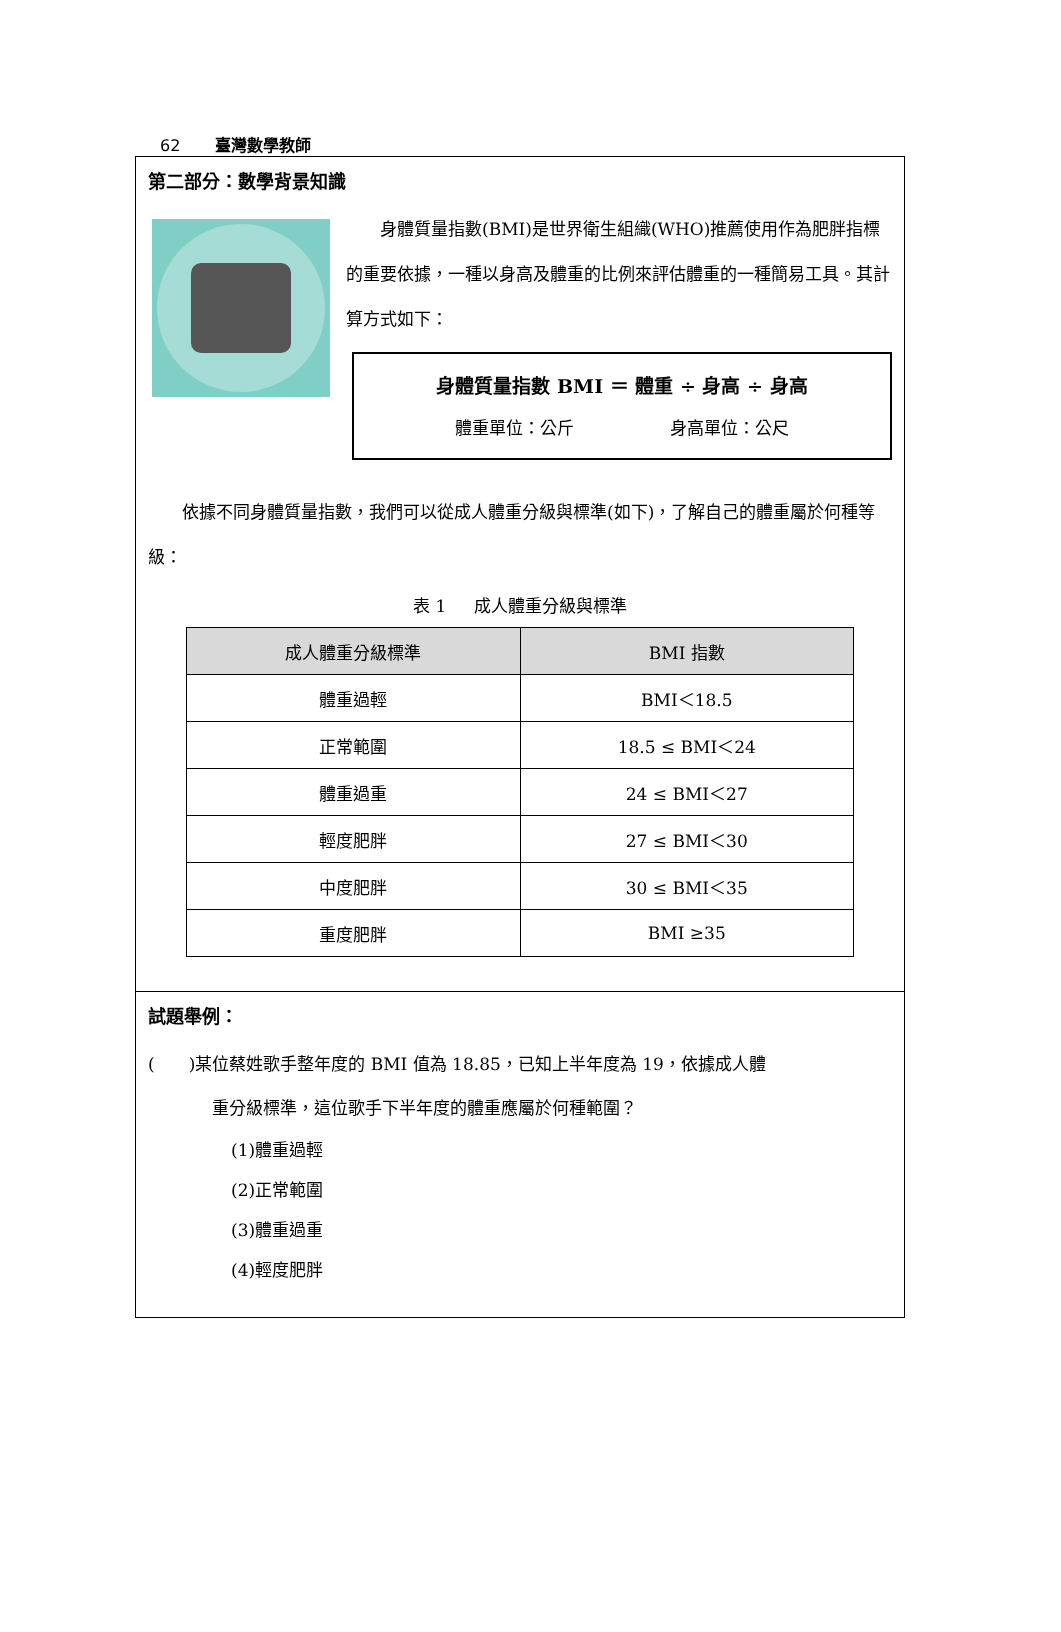62 臺灣數學教師
第二部分：數學背景知識
  身體質量指數(BMI)是世界衛生組織(WHO)推薦使用作為肥胖指標的重要依據，一種以身高及體重的比例來評估體重的一種簡易工具。其計算方式如下：
身體質量指數 BMI ＝ 體重 ÷ 身高 ÷ 身高
體重單位：公斤       身高單位：公尺
  依據不同身體質量指數，我們可以從成人體重分級與標準(如下)，了解自己的體重屬於何種等級：
表 1   成人體重分級與標準
| 成人體重分級標準 | BMI 指數 |
| --- | --- |
| 體重過輕 | BMI＜18.5 |
| 正常範圍 | 18.5 ≤ BMI＜24 |
| 體重過重 | 24 ≤ BMI＜27 |
| 輕度肥胖 | 27 ≤ BMI＜30 |
| 中度肥胖 | 30 ≤ BMI＜35 |
| 重度肥胖 | BMI ≥35 |
試題舉例：
(  )某位蔡姓歌手整年度的 BMI 值為 18.85，已知上半年度為 19，依據成人體
重分級標準，這位歌手下半年度的體重應屬於何種範圍？
(1)體重過輕
(2)正常範圍
(3)體重過重
(4)輕度肥胖